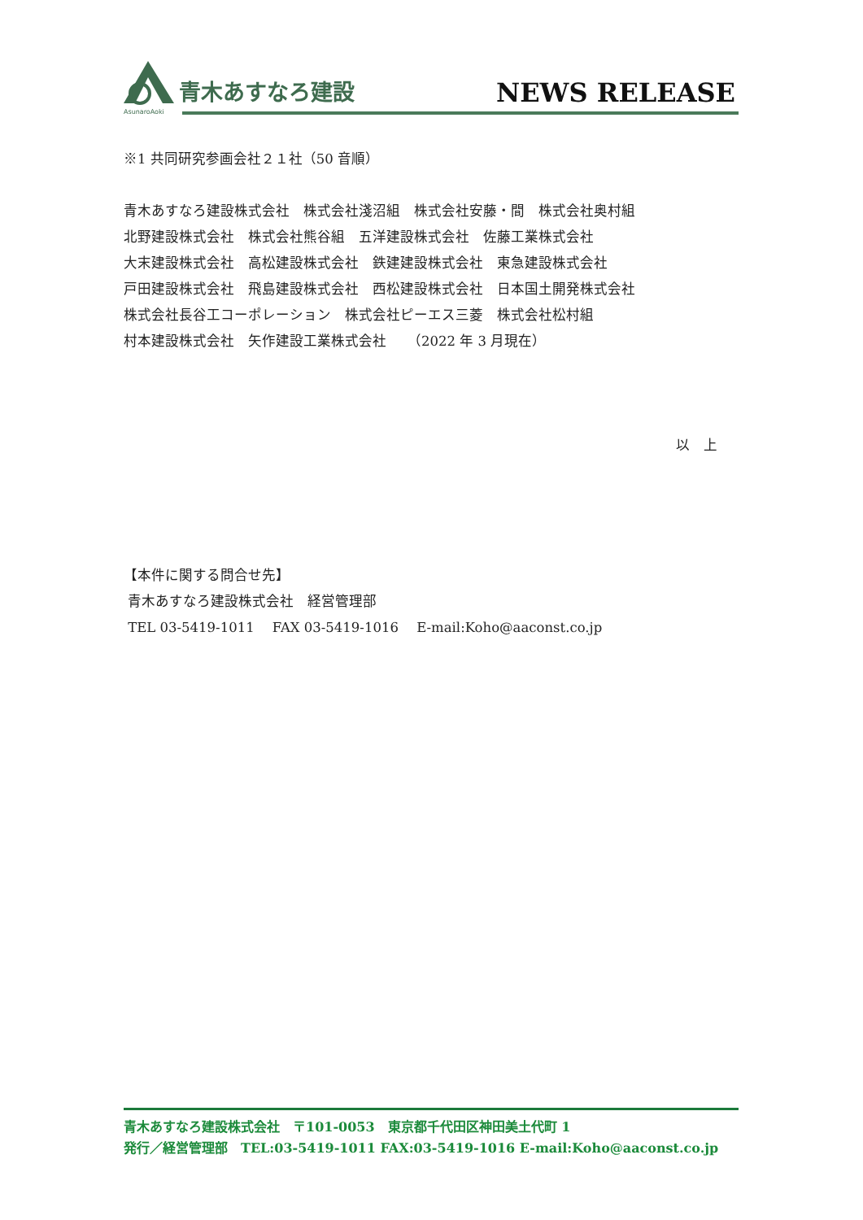青木あすなろ建設
AsunaroAoki
NEWS RELEASE
※1 共同研究参画会社２１社（50 音順）
青木あすなろ建設株式会社　株式会社淺沼組　株式会社安藤・間　株式会社奥村組
北野建設株式会社　株式会社熊谷組　五洋建設株式会社　佐藤工業株式会社
大末建設株式会社　高松建設株式会社　鉄建建設株式会社　東急建設株式会社
戸田建設株式会社　飛島建設株式会社　西松建設株式会社　日本国土開発株式会社
株式会社長谷工コーポレーション　株式会社ピーエス三菱　株式会社松村組
村本建設株式会社　矢作建設工業株式会社　　（2022 年 3 月現在）
以　上
【本件に関する問合せ先】
青木あすなろ建設株式会社　経営管理部
TEL 03-5419-1011　 FAX 03-5419-1016　 E-mail:Koho@aaconst.co.jp
青木あすなろ建設株式会社　〒101-0053　東京都千代田区神田美土代町 1
発行／経営管理部　TEL:03-5419-1011 FAX:03-5419-1016 E-mail:Koho@aaconst.co.jp